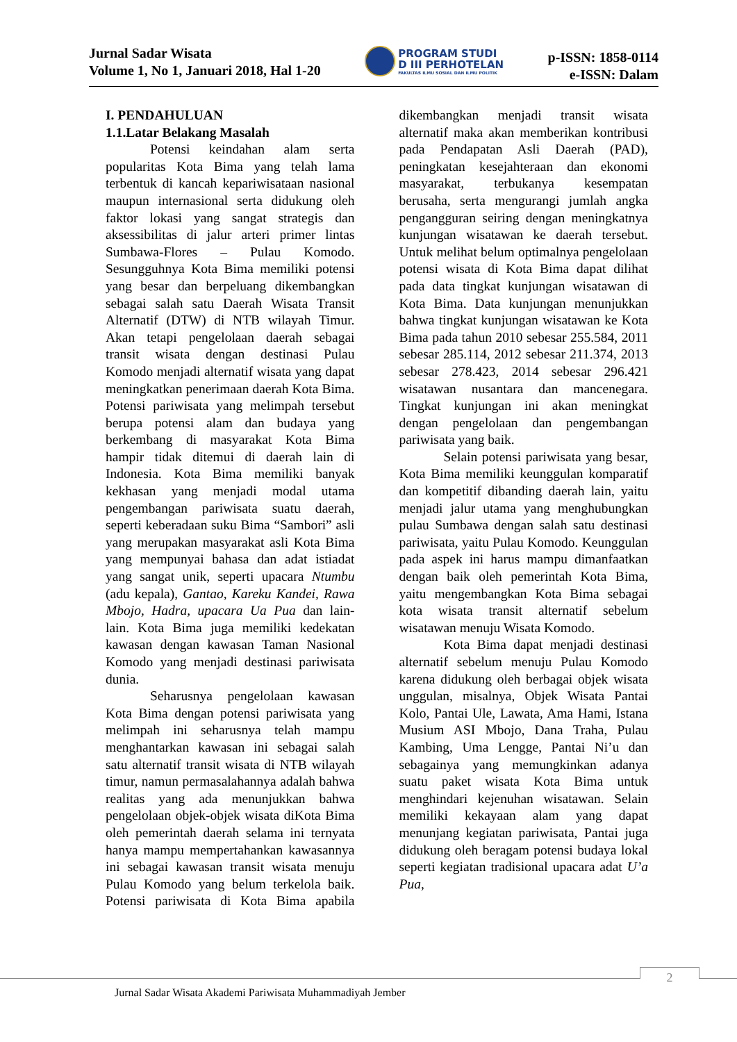Jurnal Sadar Wisata
Volume 1, No 1, Januari 2018, Hal 1-20
PROGRAM STUDI
D III PERHOTELAN
FAKULTAS ILMU SOSIAL DAN ILMU POLITIK
p-ISSN: 1858-0114
e-ISSN: Dalam
I. PENDAHULUAN
1.1.Latar Belakang Masalah
Potensi keindahan alam serta popularitas Kota Bima yang telah lama terbentuk di kancah kepariwisataan nasional maupun internasional serta didukung oleh faktor lokasi yang sangat strategis dan aksessibilitas di jalur arteri primer lintas Sumbawa-Flores – Pulau Komodo. Sesungguhnya Kota Bima memiliki potensi yang besar dan berpeluang dikembangkan sebagai salah satu Daerah Wisata Transit Alternatif (DTW) di NTB wilayah Timur. Akan tetapi pengelolaan daerah sebagai transit wisata dengan destinasi Pulau Komodo menjadi alternatif wisata yang dapat meningkatkan penerimaan daerah Kota Bima. Potensi pariwisata yang melimpah tersebut berupa potensi alam dan budaya yang berkembang di masyarakat Kota Bima hampir tidak ditemui di daerah lain di Indonesia. Kota Bima memiliki banyak kekhasan yang menjadi modal utama pengembangan pariwisata suatu daerah, seperti keberadaan suku Bima “Sambori” asli yang merupakan masyarakat asli Kota Bima yang mempunyai bahasa dan adat istiadat yang sangat unik, seperti upacara Ntumbu (adu kepala), Gantao, Kareku Kandei, Rawa Mbojo, Hadra, upacara Ua Pua dan lain-lain. Kota Bima juga memiliki kedekatan kawasan dengan kawasan Taman Nasional Komodo yang menjadi destinasi pariwisata dunia.
Seharusnya pengelolaan kawasan Kota Bima dengan potensi pariwisata yang melimpah ini seharusnya telah mampu menghantarkan kawasan ini sebagai salah satu alternatif transit wisata di NTB wilayah timur, namun permasalahannya adalah bahwa realitas yang ada menunjukkan bahwa pengelolaan objek-objek wisata diKota Bima oleh pemerintah daerah selama ini ternyata hanya mampu mempertahankan kawasannya ini sebagai kawasan transit wisata menuju Pulau Komodo yang belum terkelola baik. Potensi pariwisata di Kota Bima apabila dikembangkan menjadi transit wisata alternatif maka akan memberikan kontribusi pada Pendapatan Asli Daerah (PAD), peningkatan kesejahteraan dan ekonomi masyarakat, terbukanya kesempatan berusaha, serta mengurangi jumlah angka pengangguran seiring dengan meningkatnya kunjungan wisatawan ke daerah tersebut. Untuk melihat belum optimalnya pengelolaan potensi wisata di Kota Bima dapat dilihat pada data tingkat kunjungan wisatawan di Kota Bima. Data kunjungan menunjukkan bahwa tingkat kunjungan wisatawan ke Kota Bima pada tahun 2010 sebesar 255.584, 2011 sebesar 285.114, 2012 sebesar 211.374, 2013 sebesar 278.423, 2014 sebesar 296.421 wisatawan nusantara dan mancenegara. Tingkat kunjungan ini akan meningkat dengan pengelolaan dan pengembangan pariwisata yang baik.
Selain potensi pariwisata yang besar, Kota Bima memiliki keunggulan komparatif dan kompetitif dibanding daerah lain, yaitu menjadi jalur utama yang menghubungkan pulau Sumbawa dengan salah satu destinasi pariwisata, yaitu Pulau Komodo. Keunggulan pada aspek ini harus mampu dimanfaatkan dengan baik oleh pemerintah Kota Bima, yaitu mengembangkan Kota Bima sebagai kota wisata transit alternatif sebelum wisatawan menuju Wisata Komodo.
Kota Bima dapat menjadi destinasi alternatif sebelum menuju Pulau Komodo karena didukung oleh berbagai objek wisata unggulan, misalnya, Objek Wisata Pantai Kolo, Pantai Ule, Lawata, Ama Hami, Istana Musium ASI Mbojo, Dana Traha, Pulau Kambing, Uma Lengge, Pantai Ni’u dan sebagainya yang memungkinkan adanya suatu paket wisata Kota Bima untuk menghindari kejenuhan wisatawan. Selain memiliki kekayaan alam yang dapat menunjang kegiatan pariwisata, Pantai juga didukung oleh beragam potensi budaya lokal seperti kegiatan tradisional upacara adat U’a Pua,
2
Jurnal Sadar Wisata Akademi Pariwisata Muhammadiyah Jember